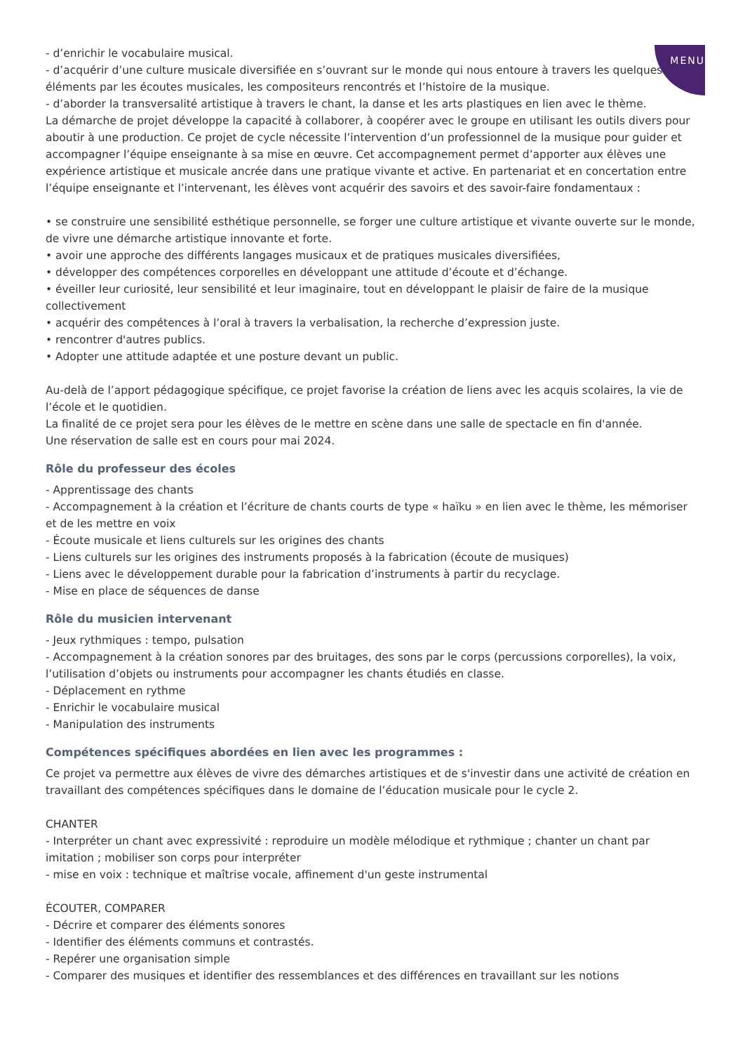MENU
- d’enrichir le vocabulaire musical.
- d’acquérir d’une culture musicale diversifiée en s’ouvrant sur le monde qui nous entoure à travers les quelques éléments par les écoutes musicales, les compositeurs rencontrés et l’histoire de la musique.
- d’aborder la transversalité artistique à travers le chant, la danse et les arts plastiques en lien avec le thème.
La démarche de projet développe la capacité à collaborer, à coopérer avec le groupe en utilisant les outils divers pour aboutir à une production. Ce projet de cycle nécessite l’intervention d’un professionnel de la musique pour guider et accompagner l’équipe enseignante à sa mise en œuvre. Cet accompagnement permet d’apporter aux élèves une expérience artistique et musicale ancrée dans une pratique vivante et active. En partenariat et en concertation entre l’équipe enseignante et l’intervenant, les élèves vont acquérir des savoirs et des savoir-faire fondamentaux :
• se construire une sensibilité esthétique personnelle, se forger une culture artistique et vivante ouverte sur le monde, de vivre une démarche artistique innovante et forte.
• avoir une approche des différents langages musicaux et de pratiques musicales diversifiées,
• développer des compétences corporelles en développant une attitude d’écoute et d’échange.
• éveiller leur curiosité, leur sensibilité et leur imaginaire, tout en développant le plaisir de faire de la musique collectivement
• acquérir des compétences à l’oral à travers la verbalisation, la recherche d’expression juste.
• rencontrer d'autres publics.
• Adopter une attitude adaptée et une posture devant un public.
Au-delà de l’apport pédagogique spécifique, ce projet favorise la création de liens avec les acquis scolaires, la vie de l’école et le quotidien.
La finalité de ce projet sera pour les élèves de le mettre en scène dans une salle de spectacle en fin d'année.
Une réservation de salle est en cours pour mai 2024.
Rôle du professeur des écoles
- Apprentissage des chants
- Accompagnement à la création et l’écriture de chants courts de type « haïku » en lien avec le thème, les mémoriser et de les mettre en voix
- Écoute musicale et liens culturels sur les origines des chants
- Liens culturels sur les origines des instruments proposés à la fabrication (écoute de musiques)
- Liens avec le développement durable pour la fabrication d’instruments à partir du recyclage.
- Mise en place de séquences de danse
Rôle du musicien intervenant
- Jeux rythmiques : tempo, pulsation
- Accompagnement à la création sonores par des bruitages, des sons par le corps (percussions corporelles), la voix, l’utilisation d’objets ou instruments pour accompagner les chants étudiés en classe.
- Déplacement en rythme
- Enrichir le vocabulaire musical
- Manipulation des instruments
Compétences spécifiques abordées en lien avec les programmes :
Ce projet va permettre aux élèves de vivre des démarches artistiques et de s'investir dans une activité de création en travaillant des compétences spécifiques dans le domaine de l’éducation musicale pour le cycle 2.
CHANTER
- Interpréter un chant avec expressivité : reproduire un modèle mélodique et rythmique ; chanter un chant par imitation ; mobiliser son corps pour interpréter
- mise en voix : technique et maîtrise vocale, affinement d'un geste instrumental
ÉCOUTER, COMPARER
- Décrire et comparer des éléments sonores
- Identifier des éléments communs et contrastés.
- Repérer une organisation simple
- Comparer des musiques et identifier des ressemblances et des différences en travaillant sur les notions